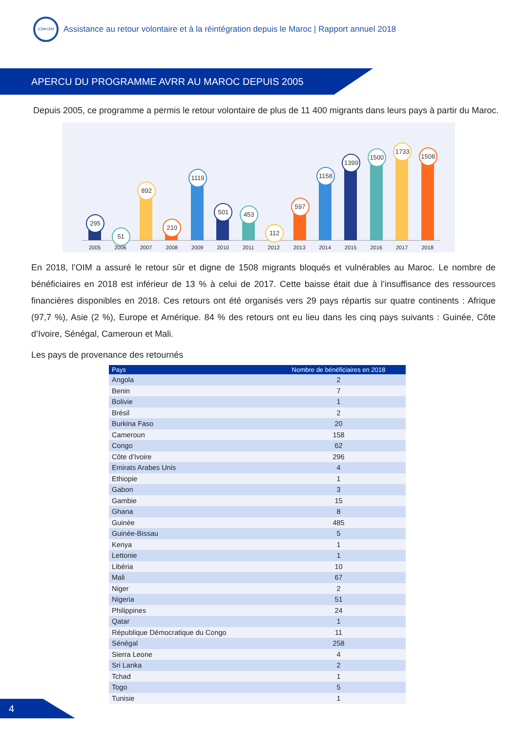IOM•OIM
Assistance au retour volontaire et à la réintégration depuis le Maroc | Rapport annuel 2018
APERCU DU PROGRAMME AVRR AU MAROC DEPUIS 2005
Depuis 2005, ce programme a permis le retour volontaire de plus de 11 400 migrants dans leurs pays à partir du Maroc.
295
51
892
210
1119
501
453
112
597
1158
1399
1500
1733
1508
2005 2006 2007 2008 2009 2010 2011 2012 2013 2014 2015 2016 2017 2018
En 2018, l’OIM a assuré le retour sûr et digne de 1508 migrants bloqués et vulnérables au Maroc. Le nombre de bénéficiaires en 2018 est inférieur de 13 % à celui de 2017. Cette baisse était due à l’insuffisance des ressources financières disponibles en 2018. Ces retours ont été organisés vers 29 pays répartis sur quatre continents : Afrique (97,7 %), Asie (2 %), Europe et Amérique. 84 % des retours ont eu lieu dans les cinq pays suivants : Guinée, Côte d’Ivoire, Sénégal, Cameroun et Mali.
Les pays de provenance des retournés
| Pays | Nombre de bénéficiaires en 2018 |
| --- | --- |
| Angola | 2 |
| Benin | 7 |
| Bolivie | 1 |
| Brésil | 2 |
| Burkina Faso | 20 |
| Cameroun | 158 |
| Congo | 62 |
| Côte d’Ivoire | 296 |
| Emirats Arabes Unis | 4 |
| Ethiopie | 1 |
| Gabon | 3 |
| Gambie | 15 |
| Ghana | 8 |
| Guinée | 485 |
| Guinée-Bissau | 5 |
| Kenya | 1 |
| Lettonie | 1 |
| Libéria | 10 |
| Mali | 67 |
| Niger | 2 |
| Nigeria | 51 |
| Philippines | 24 |
| Qatar | 1 |
| République Démocratique du Congo | 11 |
| Sénégal | 258 |
| Sierra Leone | 4 |
| Sri Lanka | 2 |
| Tchad | 1 |
| Togo | 5 |
| Tunisie | 1 |
4